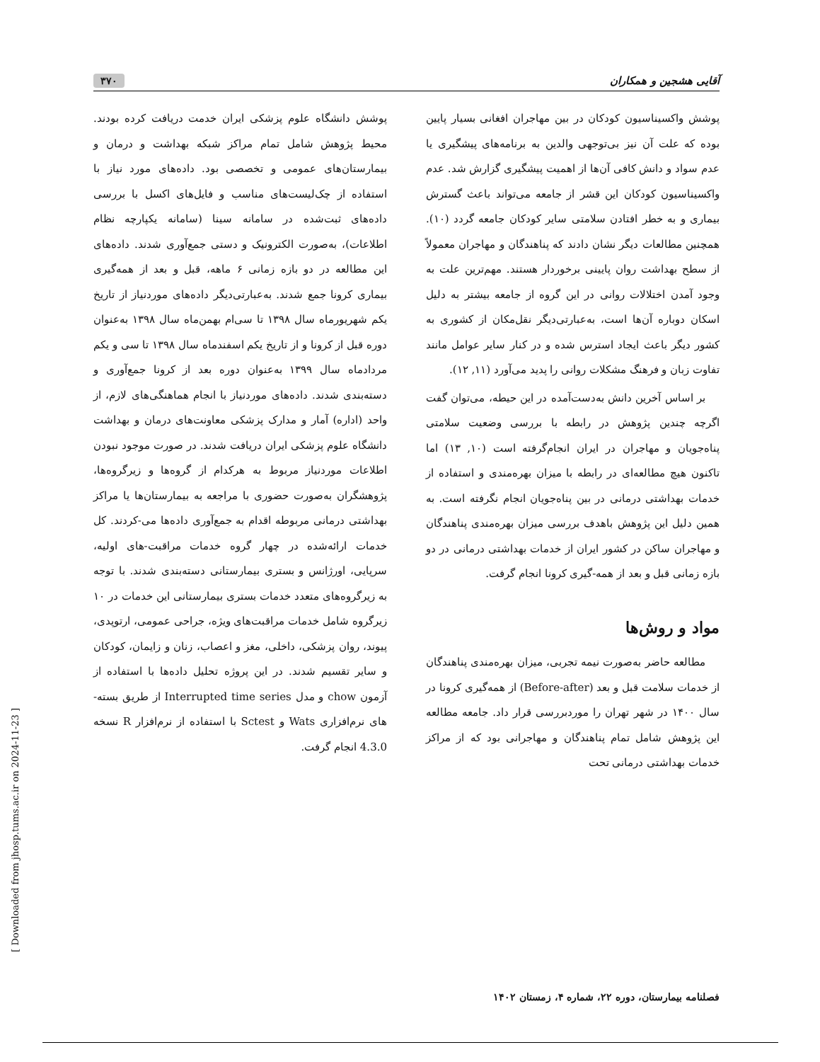آقایی هشجین و همکاران ۳۷۰
پوشش واکسیناسیون کودکان در بین مهاجران افغانی بسیار پایین بوده که علت آن نیز بی‌توجهی والدین به برنامه‌های پیشگیری یا عدم سواد و دانش کافی آن‌ها از اهمیت پیشگیری گزارش شد. عدم واکسیناسیون کودکان این قشر از جامعه می‌تواند باعث گسترش بیماری و به خطر افتادن سلامتی سایر کودکان جامعه گردد (۱۰). همچنین مطالعات دیگر نشان دادند که پناهندگان و مهاجران معمولاً از سطح بهداشت روان پایینی برخوردار هستند. مهم‌ترین علت به وجود آمدن اختلالات روانی در این گروه از جامعه بیشتر به دلیل اسکان دوباره آن‌ها است، به‌عبارتی‌دیگر نقل‌مکان از کشوری به کشور دیگر باعث ایجاد استرس شده و در کنار سایر عوامل مانند تفاوت زبان و فرهنگ مشکلات روانی را پدید می‌آورد (۱۱, ۱۲).
بر اساس آخرین دانش به‌دست‌آمده در این حیطه، می‌توان گفت اگرچه چندین پژوهش در رابطه با بررسی وضعیت سلامتی پناه‌جویان و مهاجران در ایران انجام‌گرفته است (۱۰, ۱۳) اما تاکنون هیچ مطالعه‌ای در رابطه با میزان بهره‌مندی و استفاده از خدمات بهداشتی درمانی در بین پناه‌جویان انجام نگرفته است. به همین دلیل این پژوهش باهدف بررسی میزان بهره‌مندی پناهندگان و مهاجران ساکن در کشور ایران از خدمات بهداشتی درمانی در دو بازه زمانی قبل و بعد از همه-گیری کرونا انجام گرفت.
مواد و روش‌ها
مطالعه حاضر به‌صورت نیمه تجربی، میزان بهره‌مندی پناهندگان از خدمات سلامت قبل و بعد (Before-after) از همه‌گیری کرونا در سال ۱۴۰۰ در شهر تهران را موردبررسی قرار داد. جامعه مطالعه این پژوهش شامل تمام پناهندگان و مهاجرانی بود که از مراکز خدمات بهداشتی درمانی تحت
پوشش دانشگاه علوم پزشکی ایران خدمت دریافت کرده بودند. محیط پژوهش شامل تمام مراکز شبکه بهداشت و درمان و بیمارستان‌های عمومی و تخصصی بود. داده‌های مورد نیاز با استفاده از چک‌لیست‌های مناسب و فایل‌های اکسل با بررسی داده‌های ثبت‌شده در سامانه سینا (سامانه یکپارچه نظام اطلاعات)، به‌صورت الکترونیک و دستی جمع‌آوری شدند. داده‌های این مطالعه در دو بازه زمانی ۶ ماهه، قبل و بعد از همه‌گیری بیماری کرونا جمع شدند. به‌عبارتی‌دیگر داده‌های موردنیاز از تاریخ یکم شهریورماه سال ۱۳۹۸ تا سی‌ام بهمن‌ماه سال ۱۳۹۸ به‌عنوان دوره قبل از کرونا و از تاریخ یکم اسفندماه سال ۱۳۹۸ تا سی و یکم مردادماه سال ۱۳۹۹ به‌عنوان دوره بعد از کرونا جمع‌آوری و دسته‌بندی شدند. داده‌های موردنیاز با انجام هماهنگی‌های لازم، از واحد (اداره) آمار و مدارک پزشکی معاونت‌های درمان و بهداشت دانشگاه علوم پزشکی ایران دریافت شدند. در صورت موجود نبودن اطلاعات موردنیاز مربوط به هرکدام از گروه‌ها و زیرگروه‌ها، پژوهشگران به‌صورت حضوری با مراجعه به بیمارستان‌ها یا مراکز بهداشتی درمانی مربوطه اقدام به جمع‌آوری داده‌ها می-کردند. کل خدمات ارائه‌شده در چهار گروه خدمات مراقبت-های اولیه، سرپایی، اورژانس و بستری بیمارستانی دسته‌بندی شدند. با توجه به زیرگروه‌های متعدد خدمات بستری بیمارستانی این خدمات در ۱۰ زیرگروه شامل خدمات مراقبت‌های ویژه، جراحی عمومی، ارتوپدی، پیوند، روان پزشکی، داخلی، مغز و اعصاب، زنان و زایمان، کودکان و سایر تقسیم شدند. در این پروژه تحلیل داده‌ها با استفاده از آزمون chow و مدل Interrupted time series از طریق بسته-های نرم‌افزاری Wats و Sctest با استفاده از نرم‌افزار R نسخه 4.3.0 انجام گرفت.
فصلنامه بیمارستان، دوره ۲۲، شماره ۴، زمستان ۱۴۰۲
[ Downloaded from jhosp.tums.ac.ir on 2024-11-23 ]